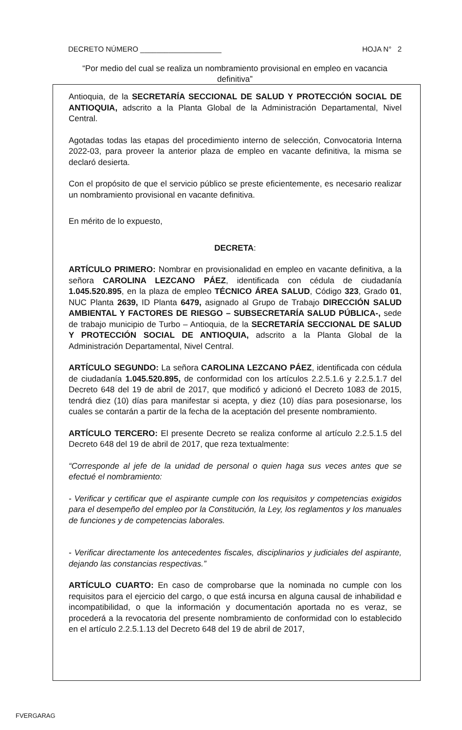DECRETO NÚMERO ____________________ HOJA N° 2
“Por medio del cual se realiza un nombramiento provisional en empleo en vacancia definitiva”
Antioquia, de la SECRETARÍA SECCIONAL DE SALUD Y PROTECCIÓN SOCIAL DE ANTIOQUIA, adscrito a la Planta Global de la Administración Departamental, Nivel Central.
Agotadas todas las etapas del procedimiento interno de selección, Convocatoria Interna 2022-03, para proveer la anterior plaza de empleo en vacante definitiva, la misma se declaró desierta.
Con el propósito de que el servicio público se preste eficientemente, es necesario realizar un nombramiento provisional en vacante definitiva.
En mérito de lo expuesto,
DECRETA:
ARTÍCULO PRIMERO: Nombrar en provisionalidad en empleo en vacante definitiva, a la señora CAROLINA LEZCANO PÁEZ, identificada con cédula de ciudadanía 1.045.520.895, en la plaza de empleo TÉCNICO ÁREA SALUD, Código 323, Grado 01, NUC Planta 2639, ID Planta 6479, asignado al Grupo de Trabajo DIRECCIÓN SALUD AMBIENTAL Y FACTORES DE RIESGO – SUBSECRETARÍA SALUD PÚBLICA-, sede de trabajo municipio de Turbo – Antioquia, de la SECRETARÍA SECCIONAL DE SALUD Y PROTECCIÓN SOCIAL DE ANTIOQUIA, adscrito a la Planta Global de la Administración Departamental, Nivel Central.
ARTÍCULO SEGUNDO: La señora CAROLINA LEZCANO PÁEZ, identificada con cédula de ciudadanía 1.045.520.895, de conformidad con los artículos 2.2.5.1.6 y 2.2.5.1.7 del Decreto 648 del 19 de abril de 2017, que modificó y adicionó el Decreto 1083 de 2015, tendrá diez (10) días para manifestar si acepta, y diez (10) días para posesionarse, los cuales se contarán a partir de la fecha de la aceptación del presente nombramiento.
ARTÍCULO TERCERO: El presente Decreto se realiza conforme al artículo 2.2.5.1.5 del Decreto 648 del 19 de abril de 2017, que reza textualmente:
“Corresponde al jefe de la unidad de personal o quien haga sus veces antes que se efectué el nombramiento:
- Verificar y certificar que el aspirante cumple con los requisitos y competencias exigidos para el desempeño del empleo por la Constitución, la Ley, los reglamentos y los manuales de funciones y de competencias laborales.
- Verificar directamente los antecedentes fiscales, disciplinarios y judiciales del aspirante, dejando las constancias respectivas.”
ARTÍCULO CUARTO: En caso de comprobarse que la nominada no cumple con los requisitos para el ejercicio del cargo, o que está incursa en alguna causal de inhabilidad e incompatibilidad, o que la información y documentación aportada no es veraz, se procederá a la revocatoria del presente nombramiento de conformidad con lo establecido en el artículo 2.2.5.1.13 del Decreto 648 del 19 de abril de 2017,
FVERGARAG